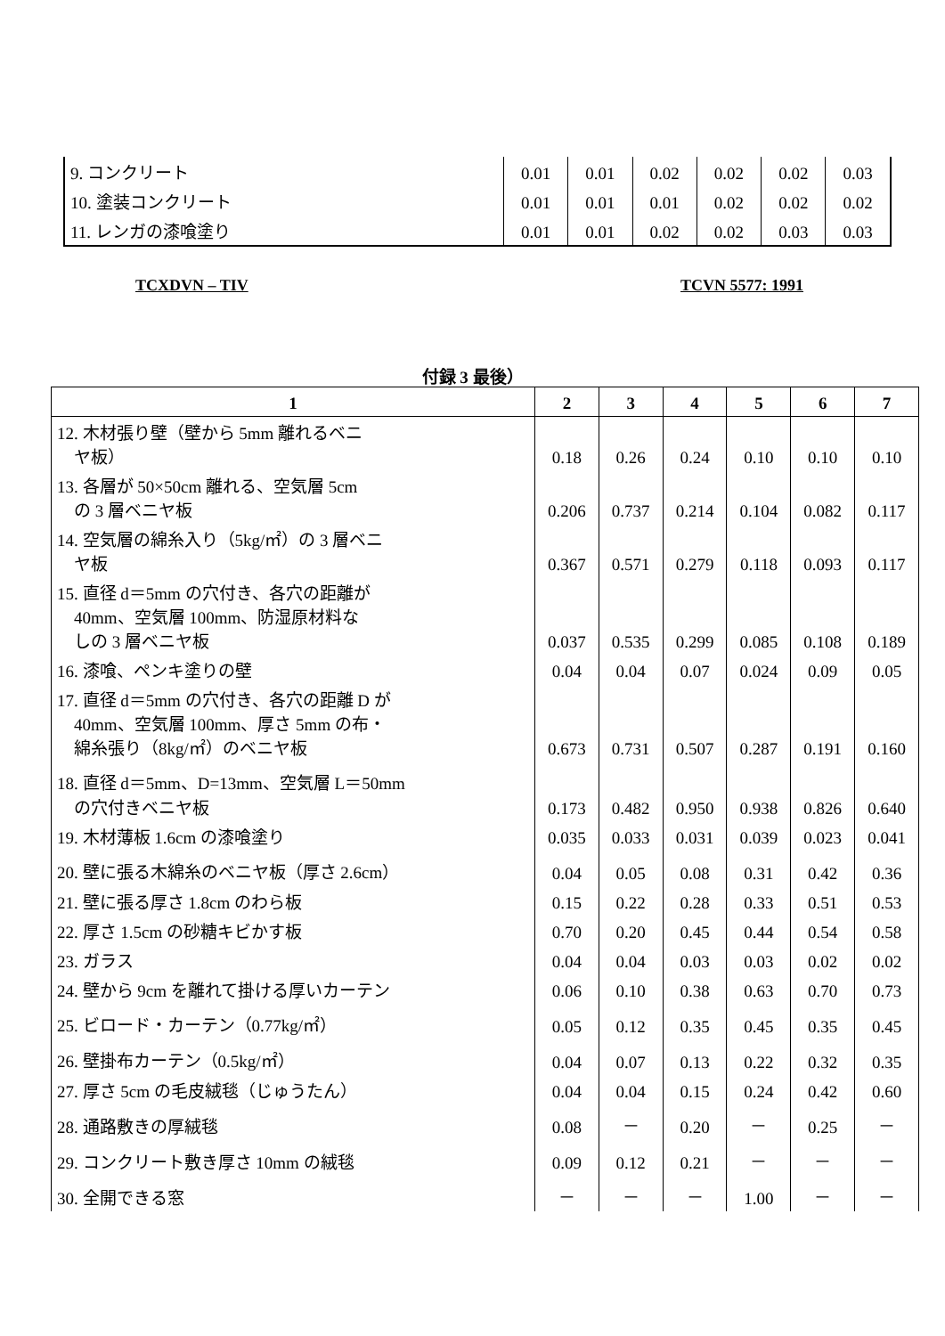| 9. コンクリート | 0.01 | 0.01 | 0.02 | 0.02 | 0.02 | 0.03 |
| 10. 塗装コンクリート | 0.01 | 0.01 | 0.01 | 0.02 | 0.02 | 0.02 |
| 11. レンガの漆喰塗り | 0.01 | 0.01 | 0.02 | 0.02 | 0.03 | 0.03 |
TCXDVN – TIV TCVN 5577: 1991
付録 3 最後）
| 1 | 2 | 3 | 4 | 5 | 6 | 7 |
| --- | --- | --- | --- | --- | --- | --- |
| 12. 木材張り壁（壁から 5mm 離れるベニ ヤ板） | 0.18 | 0.26 | 0.24 | 0.10 | 0.10 | 0.10 |
| 13. 各層が 50×50cm 離れる、空気層 5cm の 3 層ベニヤ板 | 0.206 | 0.737 | 0.214 | 0.104 | 0.082 | 0.117 |
| 14. 空気層の綿糸入り（5kg/㎡）の 3 層ベニ ヤ板 | 0.367 | 0.571 | 0.279 | 0.118 | 0.093 | 0.117 |
| 15. 直径 d＝5mm の穴付き、各穴の距離が 40mm、空気層 100mm、防湿原材料な しの 3 層ベニヤ板 | 0.037 | 0.535 | 0.299 | 0.085 | 0.108 | 0.189 |
| 16. 漆喰、ペンキ塗りの壁 | 0.04 | 0.04 | 0.07 | 0.024 | 0.09 | 0.05 |
| 17. 直径 d＝5mm の穴付き、各穴の距離 D が 40mm、空気層 100mm、厚さ 5mm の布・ 綿糸張り（8kg/㎡）のベニヤ板 | 0.673 | 0.731 | 0.507 | 0.287 | 0.191 | 0.160 |
| 18. 直径 d＝5mm、D=13mm、空気層 L＝50mm の穴付きベニヤ板 | 0.173 | 0.482 | 0.950 | 0.938 | 0.826 | 0.640 |
| 19. 木材薄板 1.6cm の漆喰塗り | 0.035 | 0.033 | 0.031 | 0.039 | 0.023 | 0.041 |
| 20. 壁に張る木綿糸のベニヤ板（厚さ 2.6cm） | 0.04 | 0.05 | 0.08 | 0.31 | 0.42 | 0.36 |
| 21. 壁に張る厚さ 1.8cm のわら板 | 0.15 | 0.22 | 0.28 | 0.33 | 0.51 | 0.53 |
| 22. 厚さ 1.5cm の砂糖キビかす板 | 0.70 | 0.20 | 0.45 | 0.44 | 0.54 | 0.58 |
| 23. ガラス | 0.04 | 0.04 | 0.03 | 0.03 | 0.02 | 0.02 |
| 24. 壁から 9cm を離れて掛ける厚いカーテン | 0.06 | 0.10 | 0.38 | 0.63 | 0.70 | 0.73 |
| 25. ビロード・カーテン（0.77kg/㎡） | 0.05 | 0.12 | 0.35 | 0.45 | 0.35 | 0.45 |
| 26. 壁掛布カーテン（0.5kg/㎡） | 0.04 | 0.07 | 0.13 | 0.22 | 0.32 | 0.35 |
| 27. 厚さ 5cm の毛皮絨毯（じゅうたん） | 0.04 | 0.04 | 0.15 | 0.24 | 0.42 | 0.60 |
| 28. 通路敷きの厚絨毯 | 0.08 | － | 0.20 | － | 0.25 | － |
| 29. コンクリート敷き厚さ 10mm の絨毯 | 0.09 | 0.12 | 0.21 | － | － | － |
| 30. 全開できる窓 | － | － | － | 1.00 | － | － |